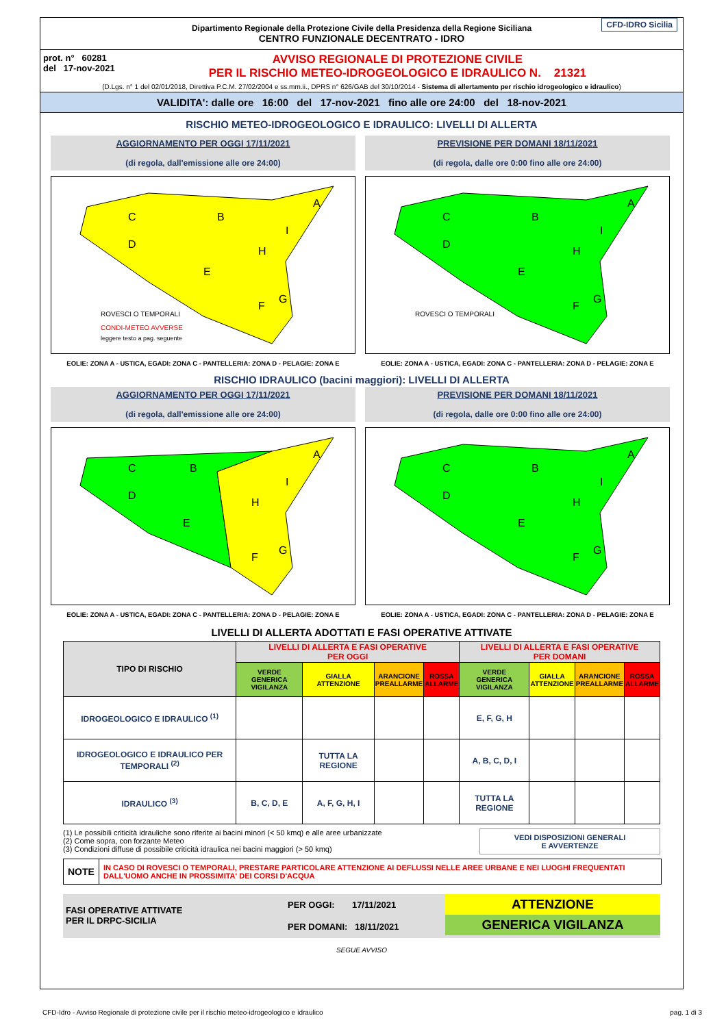Dipartimento Regionale della Protezione Civile della Presidenza della Regione Siciliana
CENTRO FUNZIONALE DECENTRATO - IDRO CFD-IDRO Sicilia
prot. n° 60281
del 17-nov-2021
AVVISO REGIONALE DI PROTEZIONE CIVILE
PER IL RISCHIO METEO-IDROGEOLOGICO E IDRAULICO N. 21321
(D.Lgs. n° 1 del 02/01/2018, Direttiva P.C.M. 27/02/2004 e ss.mm.ii., DPRS n° 626/GAB del 30/10/2014 - Sistema di allertamento per rischio idrogeologico e idraulico)
VALIDITA': dalle ore 16:00 del 17-nov-2021 fino alle ore 24:00 del 18-nov-2021
RISCHIO METEO-IDROGEOLOGICO E IDRAULICO: LIVELLI DI ALLERTA
AGGIORNAMENTO PER OGGI 17/11/2021
(di regola, dall'emissione alle ore 24:00)
C
B
A
D
E
H
I
F
G
ROVESCI O TEMPORALI
CONDI-METEO AVVERSE
leggere testo a pag. seguente
EOLIE: ZONA A - USTICA, EGADI: ZONA C - PANTELLERIA: ZONA D - PELAGIE: ZONA E
PREVISIONE PER DOMANI 18/11/2021
(di regola, dalle ore 0:00 fino alle ore 24:00)
C
B
A
D
E
H
I
F
G
ROVESCI O TEMPORALI
EOLIE: ZONA A - USTICA, EGADI: ZONA C - PANTELLERIA: ZONA D - PELAGIE: ZONA E
RISCHIO IDRAULICO (bacini maggiori): LIVELLI DI ALLERTA
AGGIORNAMENTO PER OGGI 17/11/2021
(di regola, dall'emissione alle ore 24:00)
C
B
A
D
E
H
I
F
G
EOLIE: ZONA A - USTICA, EGADI: ZONA C - PANTELLERIA: ZONA D - PELAGIE: ZONA E
PREVISIONE PER DOMANI 18/11/2021
(di regola, dalle ore 0:00 fino alle ore 24:00)
C
B
A
D
E
H
I
F
G
EOLIE: ZONA A - USTICA, EGADI: ZONA C - PANTELLERIA: ZONA D - PELAGIE: ZONA E
LIVELLI DI ALLERTA ADOTTATI E FASI OPERATIVE ATTIVATE
| TIPO DI RISCHIO | LIVELLI DI ALLERTA E FASI OPERATIVE PER OGGI | | | | LIVELLI DI ALLERTA E FASI OPERATIVE PER DOMANI | | | |
| --- | --- | --- | --- | --- | --- | --- | --- | --- |
| | VERDE GENERICA VIGILANZA | GIALLA ATTENZIONE | ARANCIONE PREALLARME | ROSSA ALLARME | VERDE GENERICA VIGILANZA | GIALLA ATTENZIONE | ARANCIONE PREALLARME | ROSSA ALLARME |
| IDROGEOLOGICO E IDRAULICO <sup>(1)</sup> | | | | | E, F, G, H | | | |
| IDROGEOLOGICO E IDRAULICO PER TEMPORALI <sup>(2)</sup> | | TUTTA LA REGIONE | | | A, B, C, D, I | | | |
| IDRAULICO <sup>(3)</sup> | B, C, D, E | A, F, G, H, I | | | TUTTA LA REGIONE | | | |
(1) Le possibili criticità idrauliche sono riferite ai bacini minori (< 50 kmq) e alle aree urbanizzate
(2) Come sopra, con forzante Meteo
(3) Condizioni diffuse di possibile criticità idraulica nei bacini maggiori (> 50 kmq)
VEDI DISPOSIZIONI GENERALI
E AVVERTENZE
NOTE
IN CASO DI ROVESCI O TEMPORALI, PRESTARE PARTICOLARE ATTENZIONE AI DEFLUSSI NELLE AREE URBANE E NEI LUOGHI FREQUENTATI DALL'UOMO ANCHE IN PROSSIMITA' DEI CORSI D'ACQUA
FASI OPERATIVE ATTIVATE
PER IL DRPC-SICILIA
PER OGGI: 17/11/2021
PER DOMANI: 18/11/2021
ATTENZIONE
GENERICA VIGILANZA
SEGUE AVVISO
CFD-Idro - Avviso Regionale di protezione civile per il rischio meteo-idrogeologico e idraulico pag. 1 di 3